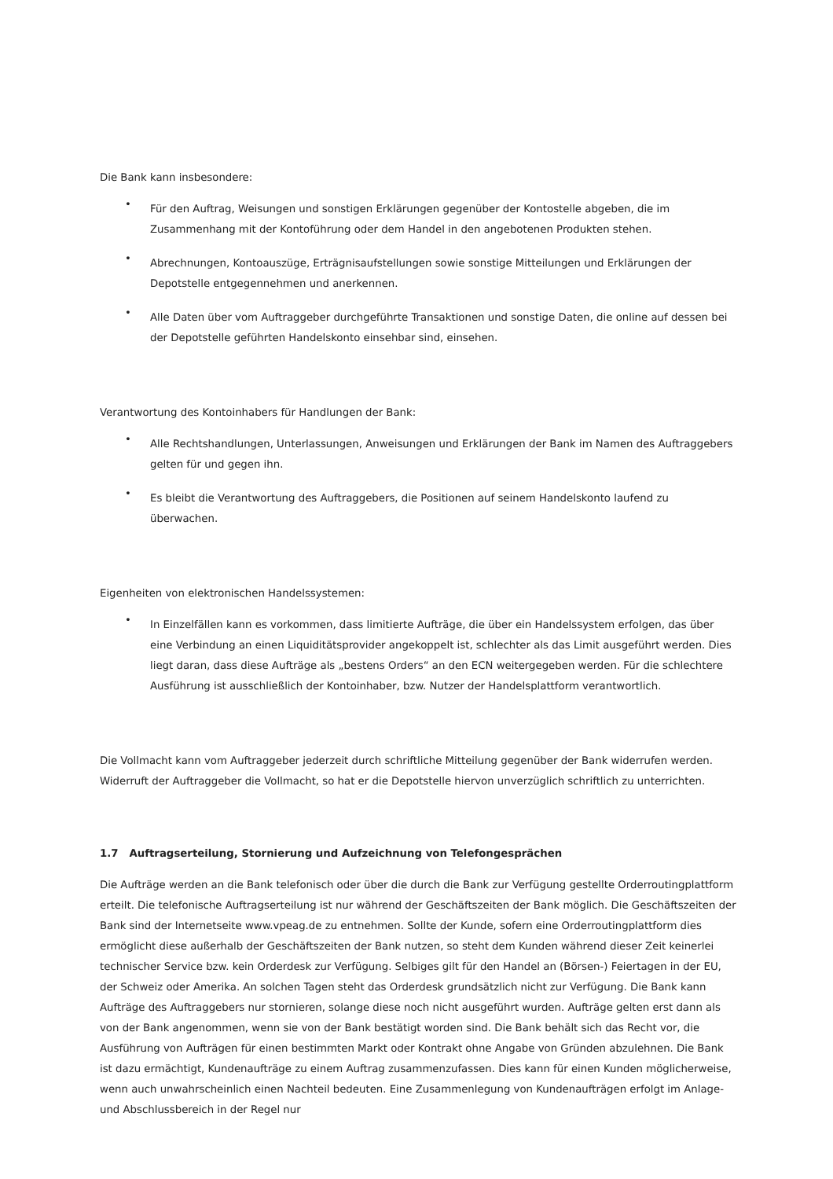Die Bank kann insbesondere:
• Für den Auftrag, Weisungen und sonstigen Erklärungen gegenüber der Kontostelle abgeben, die im Zusammenhang mit der Kontoführung oder dem Handel in den angebotenen Produkten stehen.
• Abrechnungen, Kontoauszüge, Erträgnisaufstellungen sowie sonstige Mitteilungen und Erklärungen der Depotstelle entgegennehmen und anerkennen.
• Alle Daten über vom Auftraggeber durchgeführte Transaktionen und sonstige Daten, die online auf dessen bei der Depotstelle geführten Handelskonto einsehbar sind, einsehen.
Verantwortung des Kontoinhabers für Handlungen der Bank:
• Alle Rechtshandlungen, Unterlassungen, Anweisungen und Erklärungen der Bank im Namen des Auftraggebers gelten für und gegen ihn.
• Es bleibt die Verantwortung des Auftraggebers, die Positionen auf seinem Handelskonto laufend zu überwachen.
Eigenheiten von elektronischen Handelssystemen:
• In Einzelfällen kann es vorkommen, dass limitierte Aufträge, die über ein Handelssystem erfolgen, das über eine Verbindung an einen Liquiditätsprovider angekoppelt ist, schlechter als das Limit ausgeführt werden. Dies liegt daran, dass diese Aufträge als „bestens Orders“ an den ECN weitergegeben werden. Für die schlechtere Ausführung ist ausschließlich der Kontoinhaber, bzw. Nutzer der Handelsplattform verantwortlich.
Die Vollmacht kann vom Auftraggeber jederzeit durch schriftliche Mitteilung gegenüber der Bank widerrufen werden. Widerruft der Auftraggeber die Vollmacht, so hat er die Depotstelle hiervon unverzüglich schriftlich zu unterrichten.
1.7 Auftragserteilung, Stornierung und Aufzeichnung von Telefongesprächen
Die Aufträge werden an die Bank telefonisch oder über die durch die Bank zur Verfügung gestellte Orderroutingplattform erteilt. Die telefonische Auftragserteilung ist nur während der Geschäftszeiten der Bank möglich. Die Geschäftszeiten der Bank sind der Internetseite www.vpeag.de zu entnehmen. Sollte der Kunde, sofern eine Orderroutingplattform dies ermöglicht diese außerhalb der Geschäftszeiten der Bank nutzen, so steht dem Kunden während dieser Zeit keinerlei technischer Service bzw. kein Orderdesk zur Verfügung. Selbiges gilt für den Handel an (Börsen-) Feiertagen in der EU, der Schweiz oder Amerika. An solchen Tagen steht das Orderdesk grundsätzlich nicht zur Verfügung. Die Bank kann Aufträge des Auftraggebers nur stornieren, solange diese noch nicht ausgeführt wurden. Aufträge gelten erst dann als von der Bank angenommen, wenn sie von der Bank bestätigt worden sind. Die Bank behält sich das Recht vor, die Ausführung von Aufträgen für einen bestimmten Markt oder Kontrakt ohne Angabe von Gründen abzulehnen. Die Bank ist dazu ermächtigt, Kundenaufträge zu einem Auftrag zusammenzufassen. Dies kann für einen Kunden möglicherweise, wenn auch unwahrscheinlich einen Nachteil bedeuten. Eine Zusammenlegung von Kundenaufträgen erfolgt im Anlage- und Abschlussbereich in der Regel nur